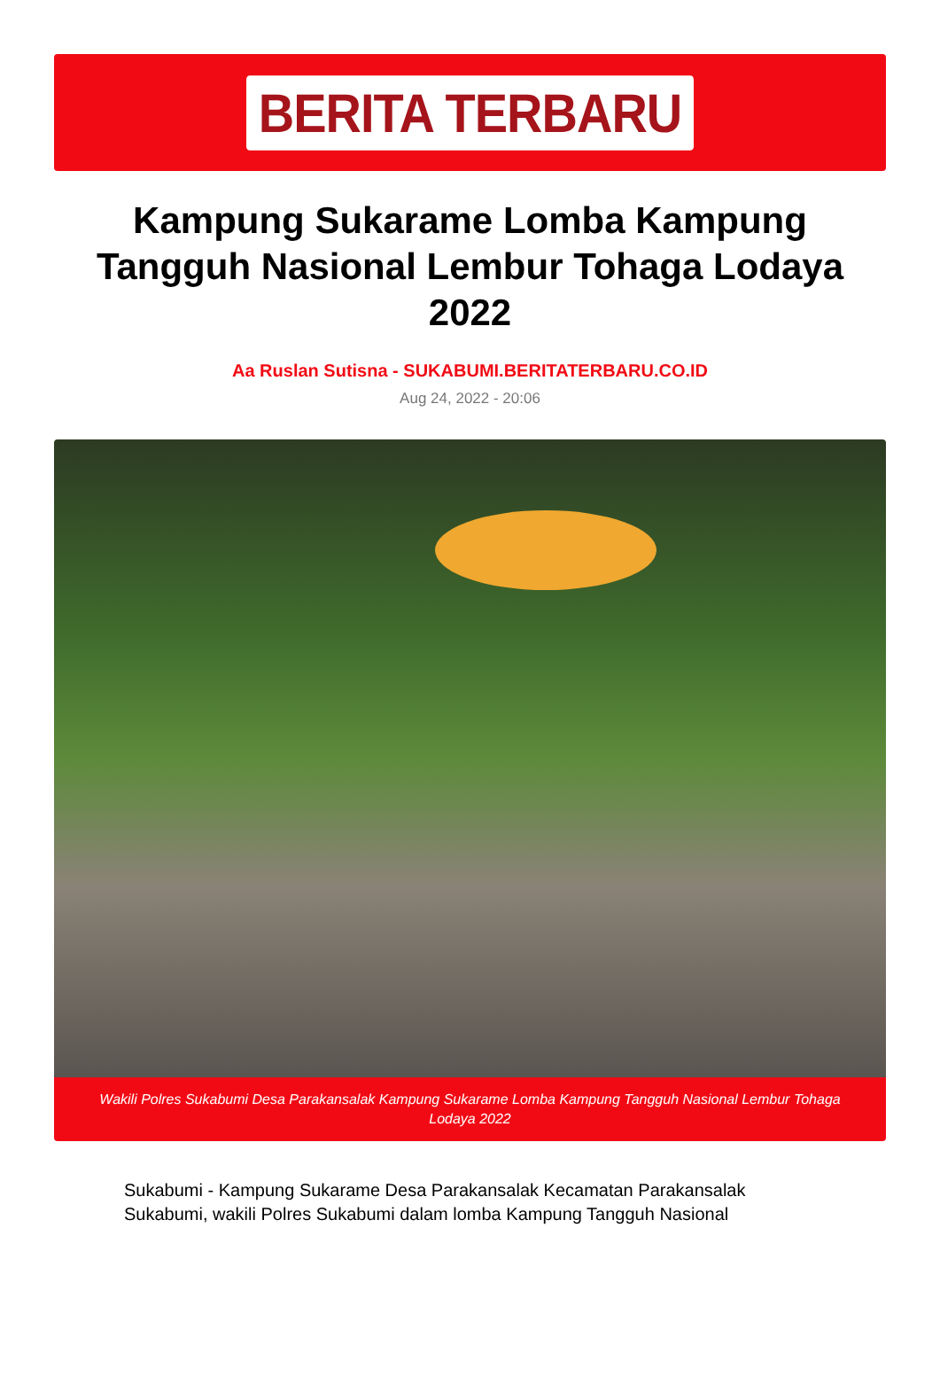BERITA TERBARU
Kampung Sukarame Lomba Kampung Tangguh Nasional Lembur Tohaga Lodaya 2022
Aa Ruslan Sutisna - SUKABUMI.BERITATERBARU.CO.ID
Aug 24, 2022 - 20:06
Wakili Polres Sukabumi Desa Parakansalak Kampung Sukarame Lomba Kampung Tangguh Nasional Lembur Tohaga Lodaya 2022
Sukabumi - Kampung Sukarame Desa Parakansalak Kecamatan Parakansalak Sukabumi, wakili Polres Sukabumi dalam lomba Kampung Tangguh Nasional